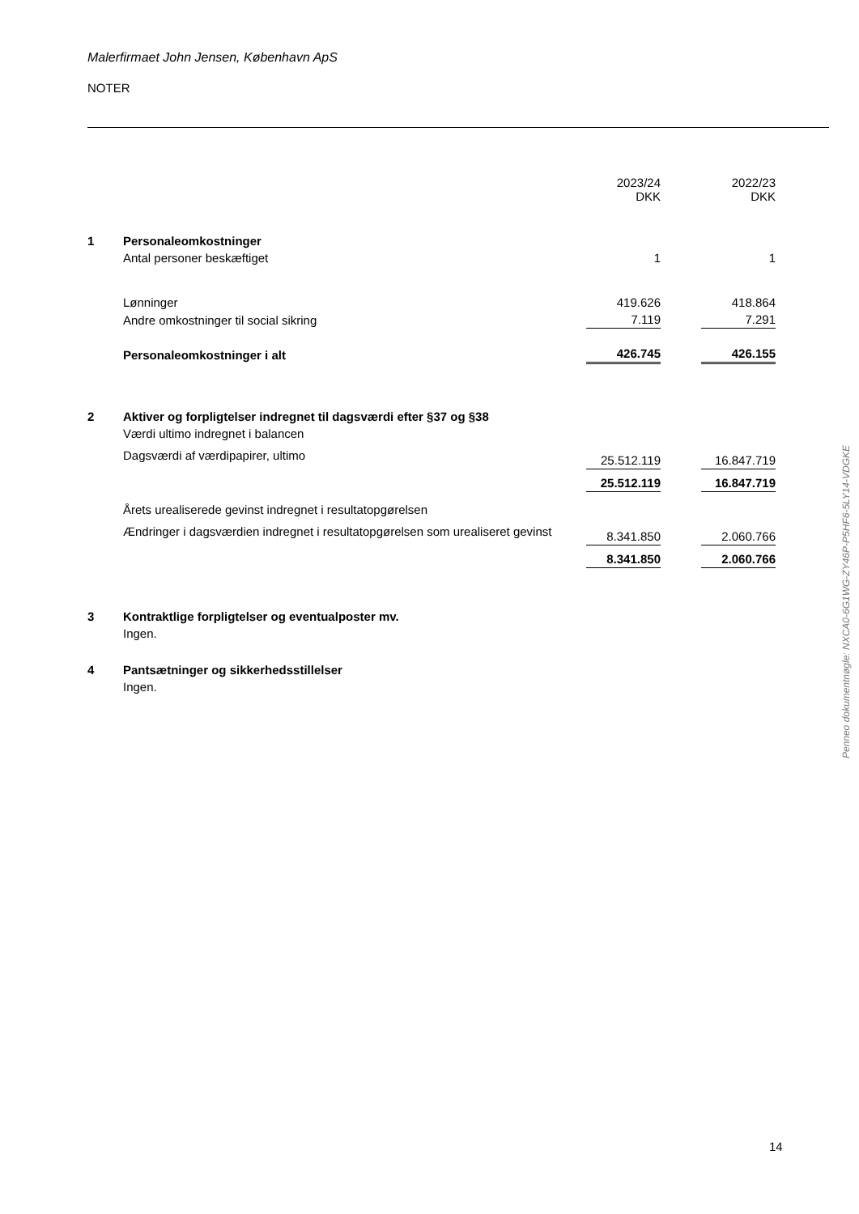Malerfirmaet John Jensen, København ApS
NOTER
| | | 2023/24 DKK | | 2022/23 DKK |
| 1 | Personaleomkostninger | | | |
| | Antal personer beskæftiget | 1 | | 1 |
| | Lønninger | 419.626 | | 418.864 |
| | Andre omkostninger til social sikring | 7.119 | | 7.291 |
| | Personaleomkostninger i alt | 426.745 | | 426.155 |
| 2 | Aktiver og forpligtelser indregnet til dagsværdi efter §37 og §38 | | | |
| | Værdi ultimo indregnet i balancen | | | |
| | Dagsværdi af værdipapirer, ultimo | 25.512.119 | | 16.847.719 |
| | | 25.512.119 | | 16.847.719 |
| | Årets urealiserede gevinst indregnet i resultatopgørelsen | | | |
| | Ændringer i dagsværdien indregnet i resultatopgørelsen som urealiseret gevinst | 8.341.850 | | 2.060.766 |
| | | 8.341.850 | | 2.060.766 |
| 3 | Kontraktlige forpligtelser og eventualposter mv. | | | |
| | Ingen. | | | |
| 4 | Pantsætninger og sikkerhedsstillelser | | | |
| | Ingen. | | | |
Penneo dokumentnøgle: NXCA0-6G1WG-ZY46P-P5HF6-5LY14-VDGKE
14